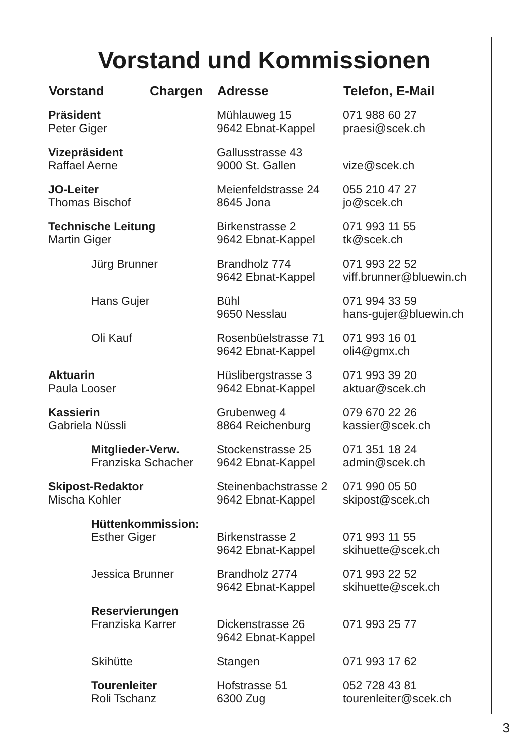Vorstand und Kommissionen
| Vorstand | Chargen | Adresse | Telefon, E-Mail |
| --- | --- | --- | --- |
| Präsident Peter Giger | | Mühlauweg 15 9642 Ebnat-Kappel | 071 988 60 27 praesi@scek.ch |
| Vizepräsident Raffael Aerne | | Gallusstrasse 43 9000 St. Gallen | vize@scek.ch |
| JO-Leiter Thomas Bischof | | Meienfeldstrasse 24 8645 Jona | 055 210 47 27 jo@scek.ch |
| Technische Leitung Martin Giger | | Birkenstrasse 2 9642 Ebnat-Kappel | 071 993 11 55 tk@scek.ch |
| Jürg Brunner | | Brandholz 774 9642 Ebnat-Kappel | 071 993 22 52 viff.brunner@bluewin.ch |
| Hans Gujer | | Bühl 9650 Nesslau | 071 994 33 59 hans-gujer@bluewin.ch |
| Oli Kauf | | Rosenbüelstrasse 71 9642 Ebnat-Kappel | 071 993 16 01 oli4@gmx.ch |
| Aktuarin Paula Looser | | Hüslibergstrasse 3 9642 Ebnat-Kappel | 071 993 39 20 aktuar@scek.ch |
| Kassierin Gabriela Nüssli | | Grubenweg 4 8864 Reichenburg | 079 670 22 26 kassier@scek.ch |
| Mitglieder-Verw. Franziska Schacher | | Stockenstrasse 25 9642 Ebnat-Kappel | 071 351 18 24 admin@scek.ch |
| Skipost-Redaktor Mischa Kohler | | Steinenbachstrasse 2 9642 Ebnat-Kappel | 071 990 05 50 skipost@scek.ch |
| Hüttenkommission: Esther Giger | | Birkenstrasse 2 9642 Ebnat-Kappel | 071 993 11 55 skihuette@scek.ch |
| Jessica Brunner | | Brandholz 2774 9642 Ebnat-Kappel | 071 993 22 52 skihuette@scek.ch |
| Reservierungen Franziska Karrer | | Dickenstrasse 26 9642 Ebnat-Kappel | 071 993 25 77 |
| Skihütte | | Stangen | 071 993 17 62 |
| Tourenleiter Roli Tschanz | | Hofstrasse 51 6300 Zug | 052 728 43 81 tourenleiter@scek.ch |
3